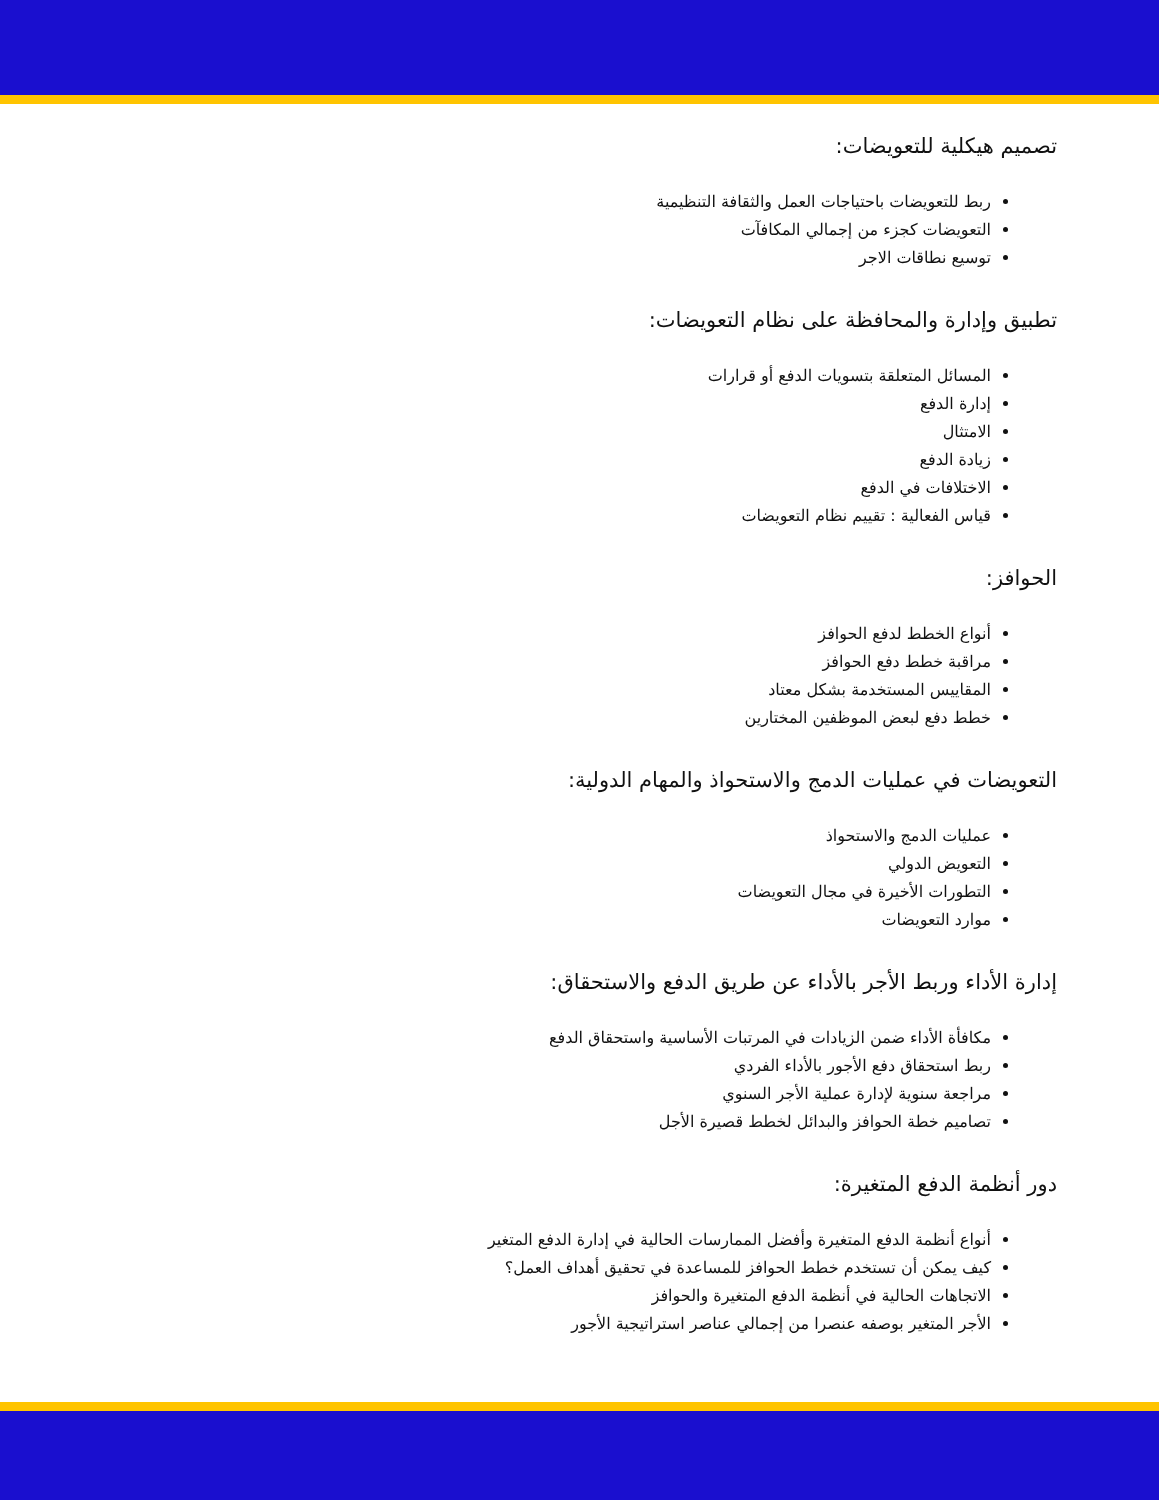تصميم هيكلية للتعويضات:
ربط للتعويضات باحتياجات العمل والثقافة التنظيمية
التعويضات كجزء من إجمالي المكافآت
توسيع نطاقات الاجر
تطبيق وإدارة والمحافظة على نظام التعويضات:
المسائل المتعلقة بتسويات الدفع أو قرارات
إدارة الدفع
الامتثال
زيادة الدفع
الاختلافات في الدفع
قياس الفعالية : تقييم نظام التعويضات
الحوافز:
أنواع الخطط لدفع الحوافز
مراقبة خطط دفع الحوافز
المقاييس المستخدمة بشكل معتاد
خطط دفع لبعض الموظفين المختارين
التعويضات في عمليات الدمج والاستحواذ والمهام الدولية:
عمليات الدمج والاستحواذ
التعويض الدولي
التطورات الأخيرة في مجال التعويضات
موارد التعويضات
إدارة الأداء وربط الأجر بالأداء عن طريق الدفع والاستحقاق:
مكافأة الأداء ضمن الزيادات في المرتبات الأساسية واستحقاق الدفع
ربط استحقاق دفع الأجور بالأداء الفردي
مراجعة سنوية لإدارة عملية الأجر السنوي
تصاميم خطة الحوافز والبدائل لخطط قصيرة الأجل
دور أنظمة الدفع المتغيرة:
أنواع أنظمة الدفع المتغيرة وأفضل الممارسات الحالية في إدارة الدفع المتغير
كيف يمكن أن تستخدم خطط الحوافز للمساعدة في تحقيق أهداف العمل؟
الاتجاهات الحالية في أنظمة الدفع المتغيرة والحوافز
الأجر المتغير بوصفه عنصرا من إجمالي عناصر استراتيجية الأجور